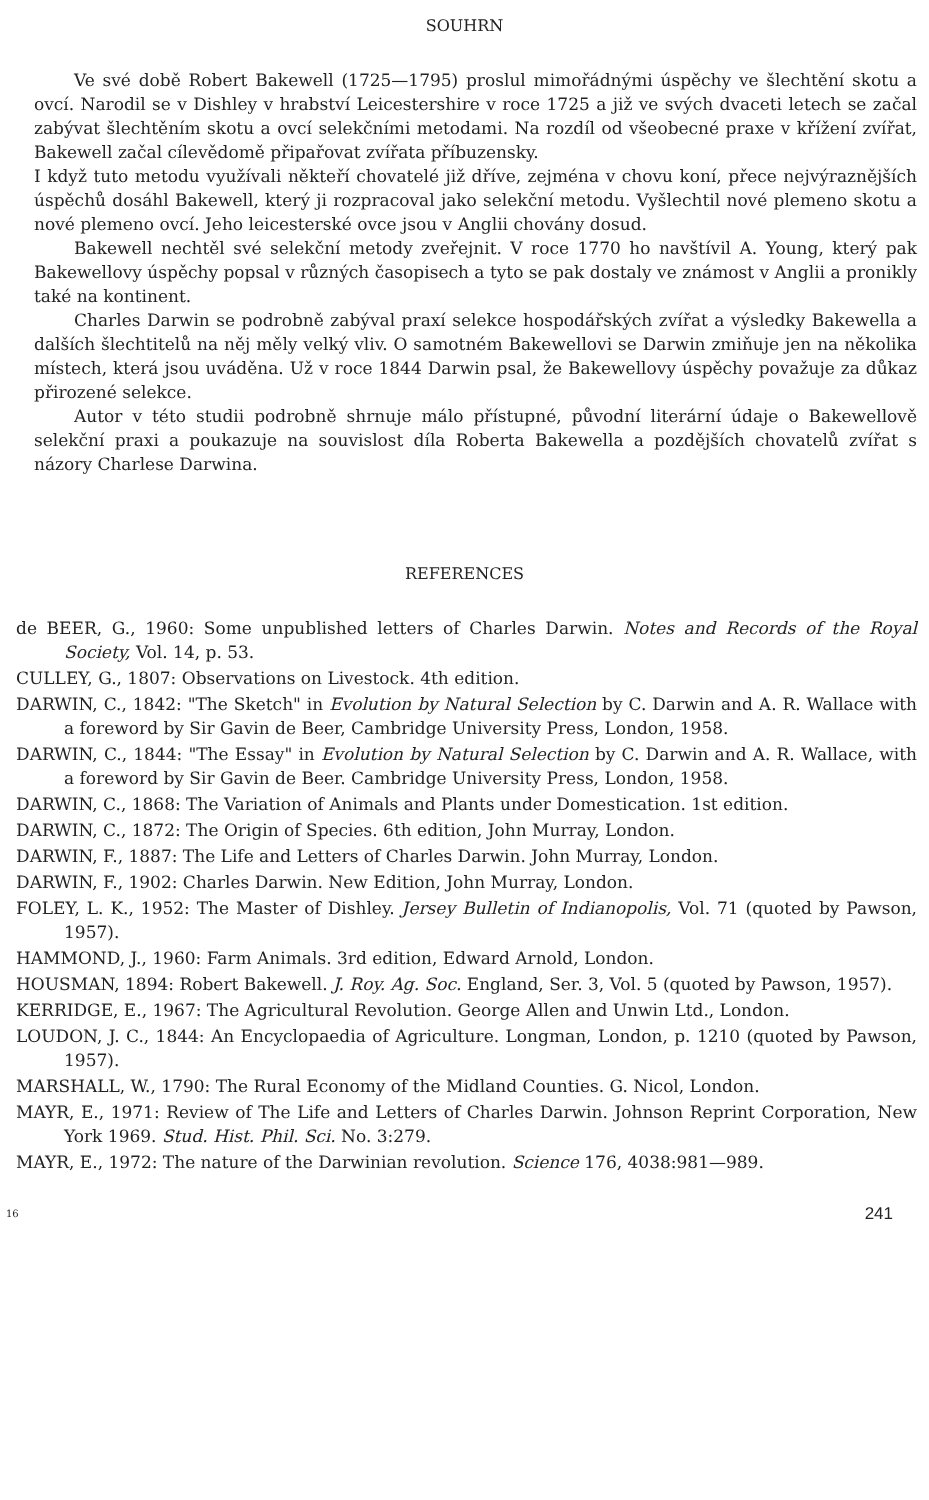SOUHRN
Ve své době Robert Bakewell (1725—1795) proslul mimořádnými úspěchy ve šlechtění skotu a ovcí. Narodil se v Dishley v hrabství Leicestershire v roce 1725 a již ve svých dvaceti letech se začal zabývat šlechtěním skotu a ovcí selekčními metodami. Na rozdíl od všeobecné praxe v křížení zvířat, Bakewell začal cílevědomě připařovat zvířata příbuzensky.
I když tuto metodu využívali někteří chovatelé již dříve, zejména v chovu koní, přece nejvýraznějších úspěchů dosáhl Bakewell, který ji rozpracoval jako selekční metodu. Vyšlechtil nové plemeno skotu a nové plemeno ovcí. Jeho leicesterské ovce jsou v Anglii chovány dosud.
Bakewell nechtěl své selekční metody zveřejnit. V roce 1770 ho navštívil A. Young, který pak Bakewellovy úspěchy popsal v různých časopisech a tyto se pak dostaly ve známost v Anglii a pronikly také na kontinent.
Charles Darwin se podrobně zabýval praxí selekce hospodářských zvířat a výsledky Bakewella a dalších šlechtitelů na něj měly velký vliv. O samotném Bakewellovi se Darwin zmiňuje jen na několika místech, která jsou uváděna. Už v roce 1844 Darwin psal, že Bakewellovy úspěchy považuje za důkaz přirozené selekce.
Autor v této studii podrobně shrnuje málo přístupné, původní literární údaje o Bakewellově selekční praxi a poukazuje na souvislost díla Roberta Bakewella a pozdějších chovatelů zvířat s názory Charlese Darwina.
REFERENCES
de BEER, G., 1960: Some unpublished letters of Charles Darwin. Notes and Records of the Royal Society, Vol. 14, p. 53.
CULLEY, G., 1807: Observations on Livestock. 4th edition.
DARWIN, C., 1842: "The Sketch" in Evolution by Natural Selection by C. Darwin and A. R. Wallace with a foreword by Sir Gavin de Beer, Cambridge University Press, London, 1958.
DARWIN, C., 1844: "The Essay" in Evolution by Natural Selection by C. Darwin and A. R. Wallace, with a foreword by Sir Gavin de Beer. Cambridge University Press, London, 1958.
DARWIN, C., 1868: The Variation of Animals and Plants under Domestication. 1st edition.
DARWIN, C., 1872: The Origin of Species. 6th edition, John Murray, London.
DARWIN, F., 1887: The Life and Letters of Charles Darwin. John Murray, London.
DARWIN, F., 1902: Charles Darwin. New Edition, John Murray, London.
FOLEY, L. K., 1952: The Master of Dishley. Jersey Bulletin of Indianopolis, Vol. 71 (quoted by Pawson, 1957).
HAMMOND, J., 1960: Farm Animals. 3rd edition, Edward Arnold, London.
HOUSMAN, 1894: Robert Bakewell. J. Roy. Ag. Soc. England, Ser. 3, Vol. 5 (quoted by Pawson, 1957).
KERRIDGE, E., 1967: The Agricultural Revolution. George Allen and Unwin Ltd., London.
LOUDON, J. C., 1844: An Encyclopaedia of Agriculture. Longman, London, p. 1210 (quoted by Pawson, 1957).
MARSHALL, W., 1790: The Rural Economy of the Midland Counties. G. Nicol, London.
MAYR, E., 1971: Review of The Life and Letters of Charles Darwin. Johnson Reprint Corporation, New York 1969. Stud. Hist. Phil. Sci. No. 3:279.
MAYR, E., 1972: The nature of the Darwinian revolution. Science 176, 4038:981—989.
16 241